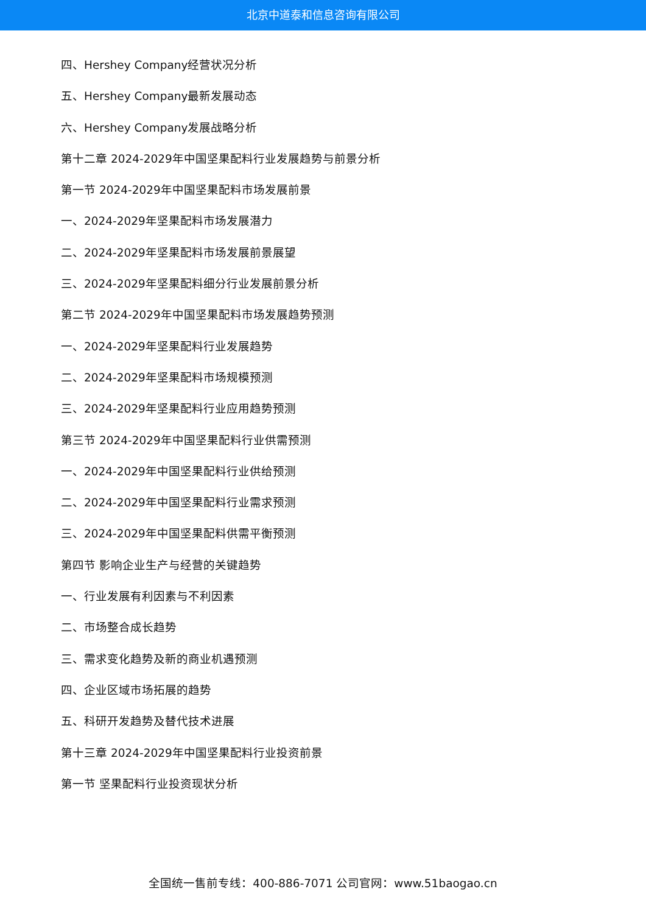北京中道泰和信息咨询有限公司
四、Hershey Company经营状况分析
五、Hershey Company最新发展动态
六、Hershey Company发展战略分析
第十二章 2024-2029年中国坚果配料行业发展趋势与前景分析
第一节 2024-2029年中国坚果配料市场发展前景
一、2024-2029年坚果配料市场发展潜力
二、2024-2029年坚果配料市场发展前景展望
三、2024-2029年坚果配料细分行业发展前景分析
第二节 2024-2029年中国坚果配料市场发展趋势预测
一、2024-2029年坚果配料行业发展趋势
二、2024-2029年坚果配料市场规模预测
三、2024-2029年坚果配料行业应用趋势预测
第三节 2024-2029年中国坚果配料行业供需预测
一、2024-2029年中国坚果配料行业供给预测
二、2024-2029年中国坚果配料行业需求预测
三、2024-2029年中国坚果配料供需平衡预测
第四节 影响企业生产与经营的关键趋势
一、行业发展有利因素与不利因素
二、市场整合成长趋势
三、需求变化趋势及新的商业机遇预测
四、企业区域市场拓展的趋势
五、科研开发趋势及替代技术进展
第十三章 2024-2029年中国坚果配料行业投资前景
第一节 坚果配料行业投资现状分析
全国统一售前专线：400-886-7071 公司官网：www.51baogao.cn